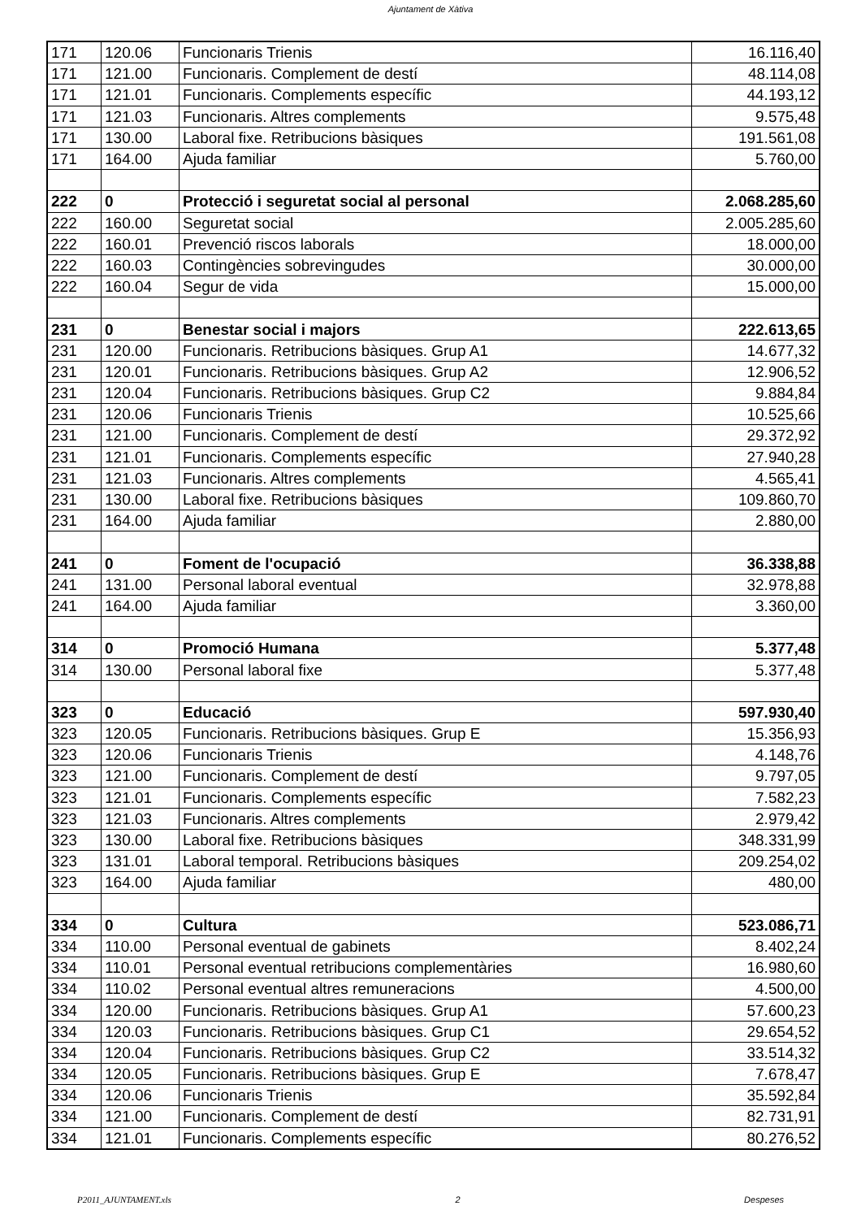Ajuntament de Xàtiva
| 171 | 120.06 | Funcionaris Trienis | 16.116,40 |
| 171 | 121.00 | Funcionaris. Complement de destí | 48.114,08 |
| 171 | 121.01 | Funcionaris. Complements específic | 44.193,12 |
| 171 | 121.03 | Funcionaris. Altres complements | 9.575,48 |
| 171 | 130.00 | Laboral fixe. Retribucions bàsiques | 191.561,08 |
| 171 | 164.00 | Ajuda familiar | 5.760,00 |
| 222 | 0 | Protecció i seguretat social al personal | 2.068.285,60 |
| 222 | 160.00 | Seguretat social | 2.005.285,60 |
| 222 | 160.01 | Prevenció riscos laborals | 18.000,00 |
| 222 | 160.03 | Contingències sobrevingudes | 30.000,00 |
| 222 | 160.04 | Segur de vida | 15.000,00 |
| 231 | 0 | Benestar social i majors | 222.613,65 |
| 231 | 120.00 | Funcionaris. Retribucions bàsiques. Grup A1 | 14.677,32 |
| 231 | 120.01 | Funcionaris. Retribucions bàsiques. Grup A2 | 12.906,52 |
| 231 | 120.04 | Funcionaris. Retribucions bàsiques. Grup C2 | 9.884,84 |
| 231 | 120.06 | Funcionaris Trienis | 10.525,66 |
| 231 | 121.00 | Funcionaris. Complement de destí | 29.372,92 |
| 231 | 121.01 | Funcionaris. Complements específic | 27.940,28 |
| 231 | 121.03 | Funcionaris. Altres complements | 4.565,41 |
| 231 | 130.00 | Laboral fixe. Retribucions bàsiques | 109.860,70 |
| 231 | 164.00 | Ajuda familiar | 2.880,00 |
| 241 | 0 | Foment de l'ocupació | 36.338,88 |
| 241 | 131.00 | Personal laboral eventual | 32.978,88 |
| 241 | 164.00 | Ajuda familiar | 3.360,00 |
| 314 | 0 | Promoció Humana | 5.377,48 |
| 314 | 130.00 | Personal laboral fixe | 5.377,48 |
| 323 | 0 | Educació | 597.930,40 |
| 323 | 120.05 | Funcionaris. Retribucions bàsiques. Grup E | 15.356,93 |
| 323 | 120.06 | Funcionaris Trienis | 4.148,76 |
| 323 | 121.00 | Funcionaris. Complement de destí | 9.797,05 |
| 323 | 121.01 | Funcionaris. Complements específic | 7.582,23 |
| 323 | 121.03 | Funcionaris. Altres complements | 2.979,42 |
| 323 | 130.00 | Laboral fixe. Retribucions bàsiques | 348.331,99 |
| 323 | 131.01 | Laboral temporal. Retribucions bàsiques | 209.254,02 |
| 323 | 164.00 | Ajuda familiar | 480,00 |
| 334 | 0 | Cultura | 523.086,71 |
| 334 | 110.00 | Personal eventual de gabinets | 8.402,24 |
| 334 | 110.01 | Personal eventual retribucions complementàries | 16.980,60 |
| 334 | 110.02 | Personal eventual altres remuneracions | 4.500,00 |
| 334 | 120.00 | Funcionaris. Retribucions bàsiques. Grup A1 | 57.600,23 |
| 334 | 120.03 | Funcionaris. Retribucions bàsiques. Grup C1 | 29.654,52 |
| 334 | 120.04 | Funcionaris. Retribucions bàsiques. Grup C2 | 33.514,32 |
| 334 | 120.05 | Funcionaris. Retribucions bàsiques. Grup E | 7.678,47 |
| 334 | 120.06 | Funcionaris Trienis | 35.592,84 |
| 334 | 121.00 | Funcionaris. Complement de destí | 82.731,91 |
| 334 | 121.01 | Funcionaris. Complements específic | 80.276,52 |
P2011_AJUNTAMENT.xls 2 Despeses